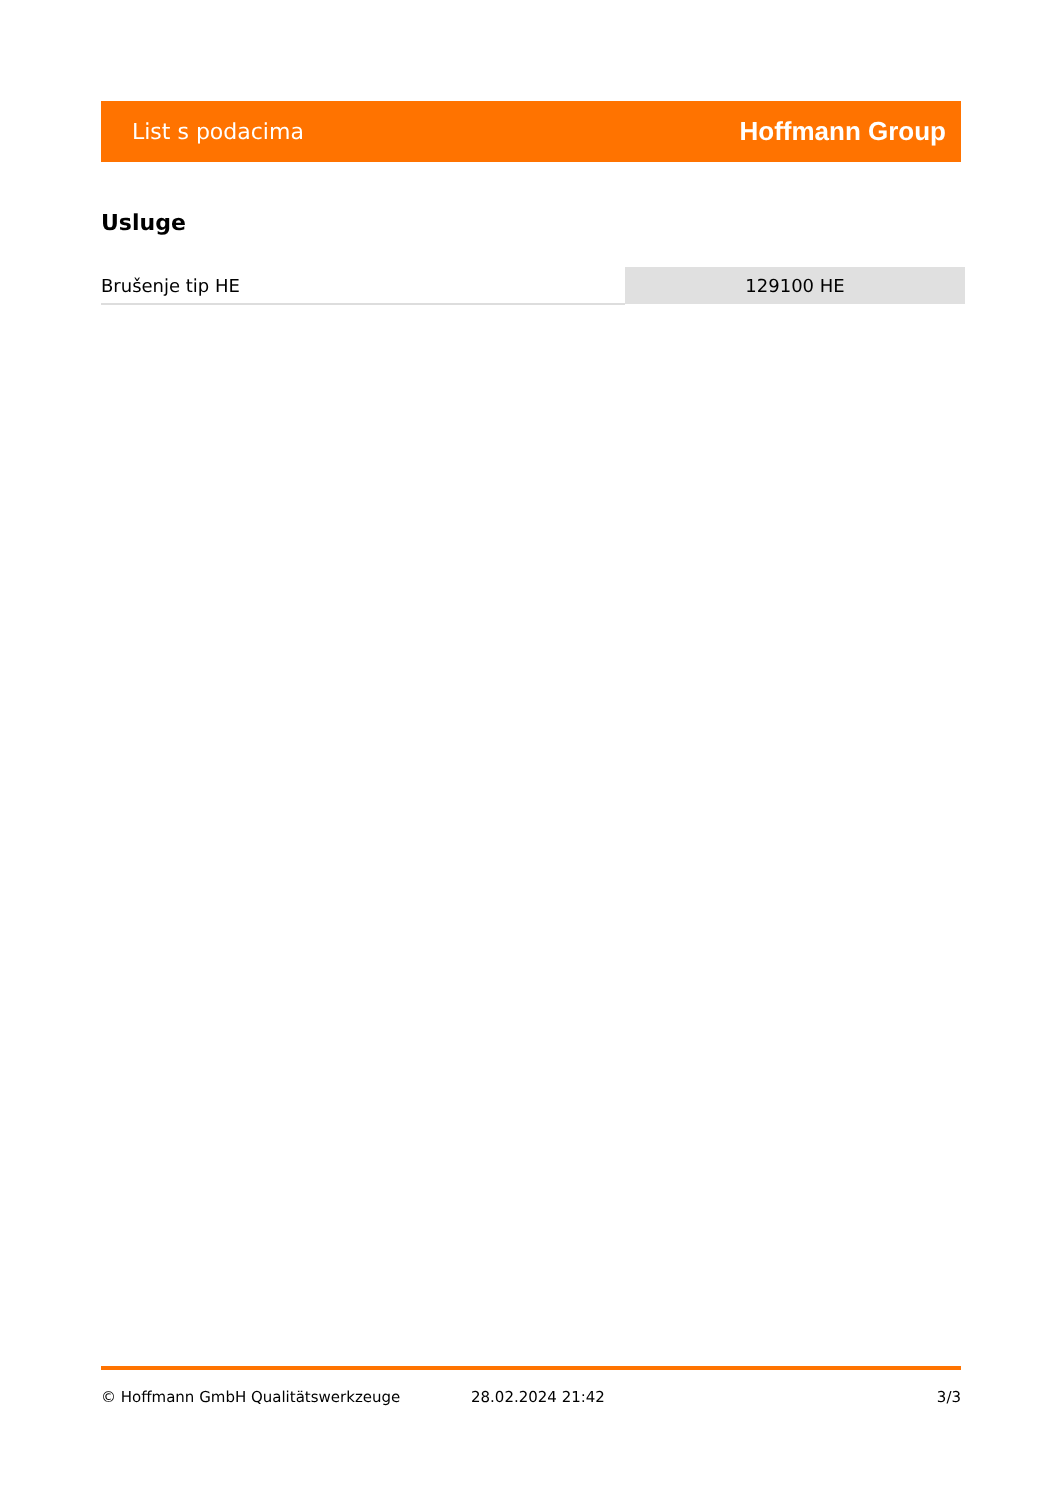List s podacima Hoffmann Group
Usluge
| Brušenje tip HE | 129100 HE |
© Hoffmann GmbH Qualitätswerkzeuge 28.02.2024 21:42 3/3